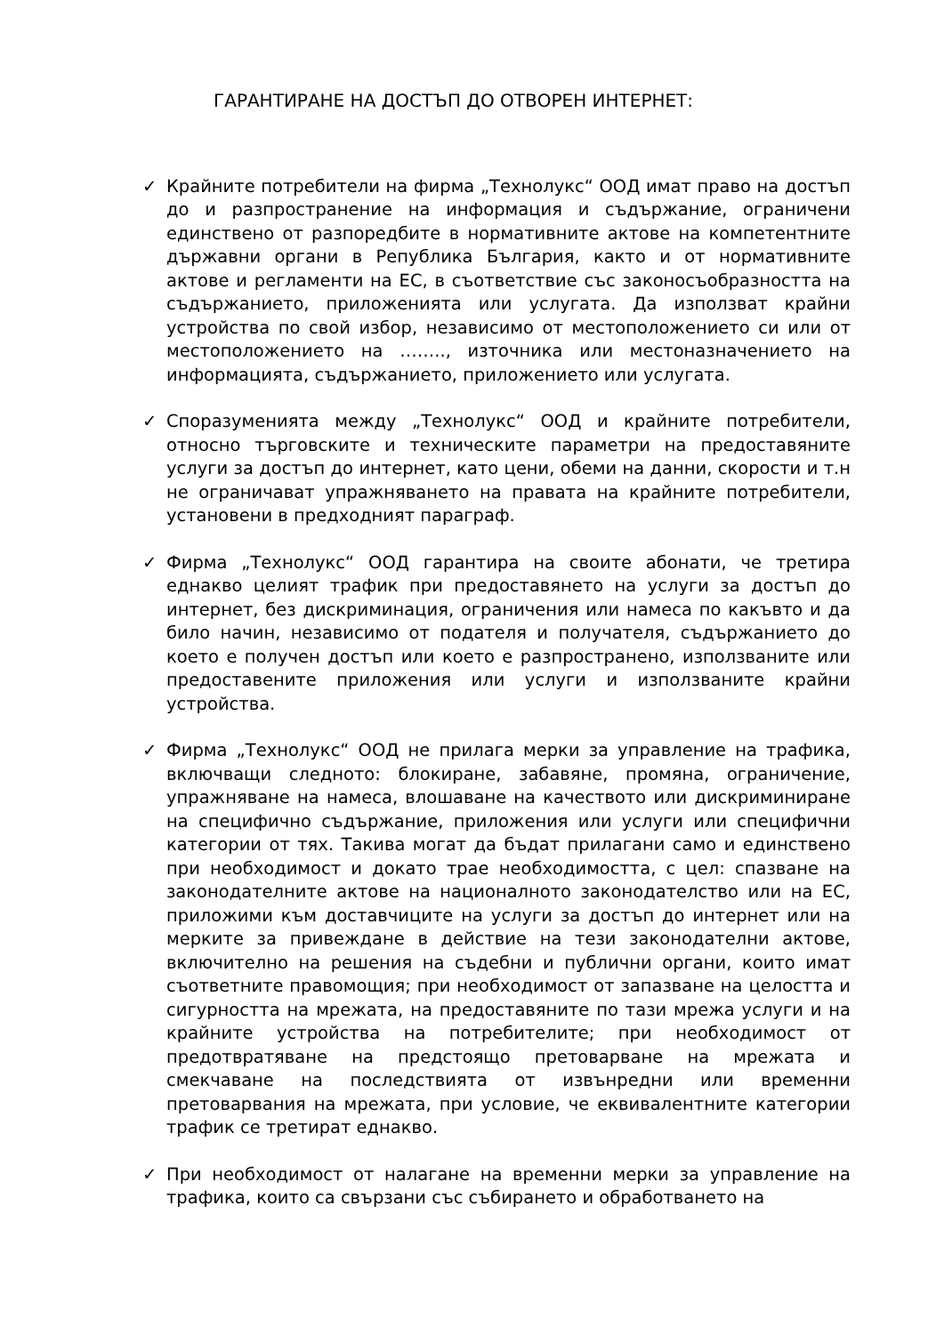ГАРАНТИРАНЕ НА ДОСТЪП ДО ОТВОРЕН ИНТЕРНЕТ:
✓ Крайните потребители на фирма „Технолукс“ ООД имат право на достъп до и разпространение на информация и съдържание, ограничени единствено от разпоредбите в нормативните актове на компетентните държавни органи в Република България, както и от нормативните актове и регламенти на ЕС, в съответствие със законосъобразността на съдържанието, приложенията или услугата. Да използват крайни устройства по свой избор, независимо от местоположението си или от местоположението на …….., източника или местоназначението на информацията, съдържанието, приложението или услугата.
✓ Споразуменията между „Технолукс“ ООД и крайните потребители, относно търговските и техническите параметри на предоставяните услуги за достъп до интернет, като цени, обеми на данни, скорости и т.н не ограничават упражняването на правата на крайните потребители, установени в предходният параграф.
✓ Фирма „Технолукс“ ООД гарантира на своите абонати, че третира еднакво целият трафик при предоставянето на услуги за достъп до интернет, без дискриминация, ограничения или намеса по какъвто и да било начин, независимо от подателя и получателя, съдържанието до което е получен достъп или което е разпространено, използваните или предоставените приложения или услуги и използваните крайни устройства.
✓ Фирма „Технолукс“ ООД не прилага мерки за управление на трафика, включващи следното: блокиране, забавяне, промяна, ограничение, упражняване на намеса, влошаване на качеството или дискриминиране на специфично съдържание, приложения или услуги или специфични категории от тях. Такива могат да бъдат прилагани само и единствено при необходимост и докато трае необходимостта, с цел: спазване на законодателните актове на националното законодателство или на ЕС, приложими към доставчиците на услуги за достъп до интернет или на мерките за привеждане в действие на тези законодателни актове, включително на решения на съдебни и публични органи, които имат съответните правомощия; при необходимост от запазване на целостта и сигурността на мрежата, на предоставяните по тази мрежа услуги и на крайните устройства на потребителите; при необходимост от предотвратяване на предстоящо претоварване на мрежата и смекчаване на последствията от извънредни или временни претоварвания на мрежата, при условие, че еквивалентните категории трафик се третират еднакво.
✓ При необходимост от налагане на временни мерки за управление на трафика, които са свързани със събирането и обработването на